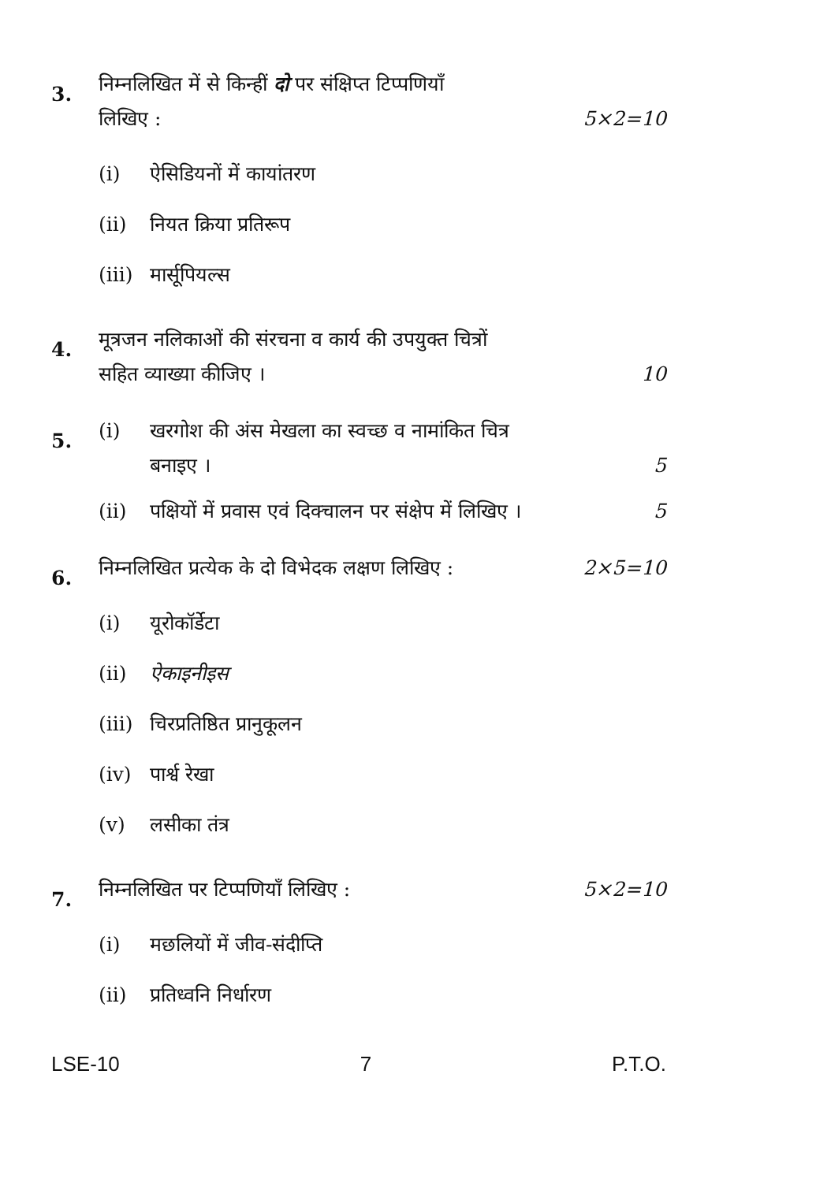3.
निम्नलिखित में से किन्हीं दो पर संक्षिप्त टिप्पणियाँ
लिखिए :
5×2=10
(i) ऐसिडियनों में कायांतरण
(ii) नियत क्रिया प्रतिरूप
(iii) मार्सूपियल्स
4.
मूत्रजन नलिकाओं की संरचना व कार्य की उपयुक्त चित्रों
सहित व्याख्या कीजिए ।
10
5.
(i) खरगोश की अंस मेखला का स्वच्छ व नामांकित चित्र
बनाइए ।
5
(ii) पक्षियों में प्रवास एवं दिक्चालन पर संक्षेप में लिखिए ।
5
6.
निम्नलिखित प्रत्येक के दो विभेदक लक्षण लिखिए :
2×5=10
(i) यूरोकॉर्डेटा
(ii) ऐकाइनीइस
(iii) चिरप्रतिष्ठित प्रानुकूलन
(iv) पार्श्व रेखा
(v) लसीका तंत्र
7.
निम्नलिखित पर टिप्पणियाँ लिखिए :
5×2=10
(i) मछलियों में जीव-संदीप्ति
(ii) प्रतिध्वनि निर्धारण
LSE-10 7 P.T.O.